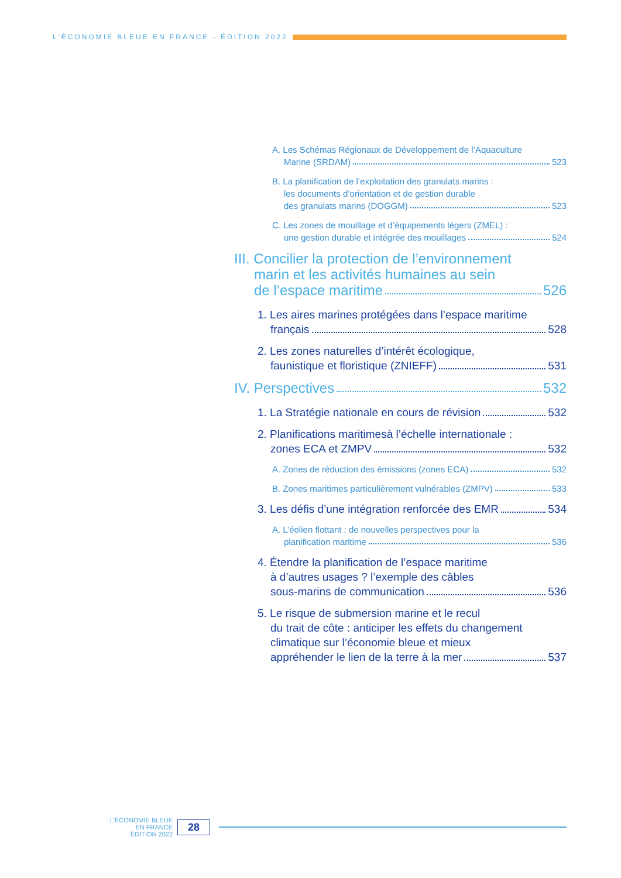L’ÉCONOMIE BLEUE EN FRANCE - ÉDITION 2022
A. Les Schémas Régionaux de Développement de l’Aquaculture
Marine (SRDAM) 523
B. La planification de l’exploitation des granulats marins :
les documents d’orientation et de gestion durable
des granulats marins (DOGGM) 523
C. Les zones de mouillage et d’équipements légers (ZMEL) :
une gestion durable et intégrée des mouillages 524
III. Concilier la protection de l’environnement
marin et les activités humaines au sein
de l’espace maritime 526
1. Les aires marines protégées dans l’espace maritime
français 528
2. Les zones naturelles d’intérêt écologique,
faunistique et floristique (ZNIEFF) 531
IV. Perspectives 532
1. La Stratégie nationale en cours de révision 532
2. Planifications maritimesà l’échelle internationale :
zones ECA et ZMPV 532
A. Zones de réduction des émissions (zones ECA) 532
B. Zones maritimes particulièrement vulnérables (ZMPV) 533
3. Les défis d’une intégration renforcée des EMR 534
A. L’éolien flottant : de nouvelles perspectives pour la
planification maritime 536
4. Étendre la planification de l’espace maritime
à d’autres usages ? l’exemple des câbles
sous-marins de communication 536
5. Le risque de submersion marine et le recul
du trait de côte : anticiper les effets du changement
climatique sur l’économie bleue et mieux
appréhender le lien de la terre à la mer 537
L’ÉCONOMIE BLEUE
EN FRANCE
ÉDITION 2022
28